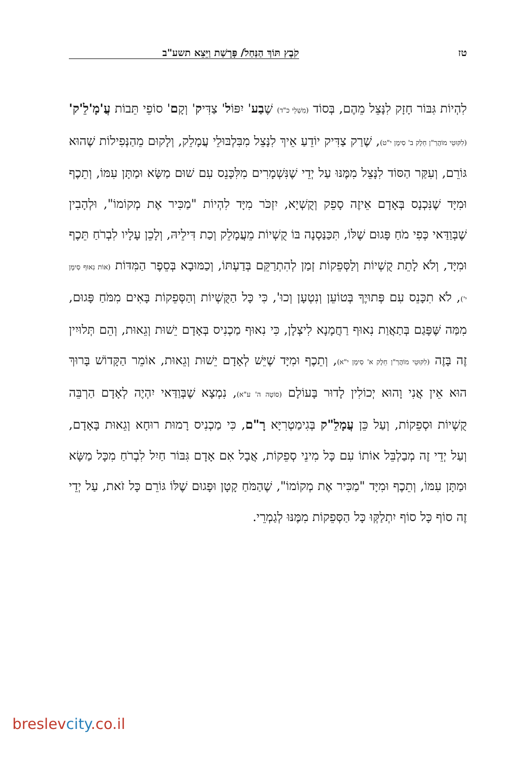טז קֹבֶץ תּוֹךְ הַנַּחַל/ פָּרָשַׁת וַיֵּצֵא תשע"ב
לִהְיוֹת גִּבּוֹר חָזָק לִנָּצֵל מֵהֶם, בְּסוֹד (מִשְׁלֵי כ"ד) שֶׁבַע' יִפּוֹל' צַדִּיק' וְקָם' סוֹפֵי תֵּבוֹת עֲ'מָ'לֵ'ק' (לִקּוּטֵי מוֹהֲרַ"ן חֵלֶק ב' סִימָן י"ט), שֶׁרַק צַדִּיק יוֹדֵעַ אֵיךְ לִנָּצֵל מִבִּלְבּוּלֵי עֲמָלֵק, וְלָקוּם מֵהַנְּפִילוֹת שֶׁהוּא גּוֹרֵם, וְעִקַּר הַסּוֹד לִנָּצֵל מִמֶּנּוּ עַל יְדֵי שֶׁנִּשְׁמָרִים מִלִּכָּנֵס עִם שׁוּם מַשָּׂא וּמַתָּן עִמּוֹ, וְתֵכֶף וּמִיָּד שֶׁנִּכְנָס בְּאָדָם אֵיזֶה סָפֵק וְקֻשְׁיָא, יִזְכֹּר מִיָּד לִהְיוֹת "מַכִּיר אֶת מְקוֹמוֹ", וּלְהָבִין שֶׁבְּוַדַּאי כְּפִי מֹחַ פָּגוּם שֶׁלּוֹ, תִּכַּנַּסְנָה בּוֹ קֻשְׁיוֹת מֵעֲמָלֵק וְכַת דִּילֵיהּ, וְלָכֵן עָלָיו לִבְרֹחַ תֵּכֶף וּמִיָּד, וְלֹא לָתֵת קֻשְׁיוֹת וְלַסְּפֵקוֹת זְמַן לְהִתְרַקֵּם בְּדַעְתּוֹ, וְכַמּוּבָא בְּסֵפֶר הַמִּדּוֹת (אוֹת נִאוּף סִימָן י'), לֹא תִכָּנֵס עִם פְּתוּיֶךָ בְּטוֹעֵן וְנִטְעָן וְכוּ', כִּי כָּל הַקֻּשְׁיוֹת וְהַסְּפֵקוֹת בָּאִים מִמֹּחַ פָּגוּם, מִמַּה שֶּׁפָּגַם בְּתַאֲוַת נִאוּף רַחֲמָנָא לִיצְלָן, כִּי נִאוּף מַכְנִיס בְּאָדָם יֵשׁוּת וְגֵאוּת, וְהֵם תְּלוּיִין זֶה בָּזֶה (לִקּוּטֵי מוֹהֲרַ"ן חֵלֶק א' סִימָן י"א), וְתֵכֶף וּמִיָּד שֶׁיֵּשׁ לְאָדָם יֵשׁוּת וְגֵאוּת, אוֹמֵר הַקָּדוֹשׁ בָּרוּךְ הוּא אֵין אֲנִי וָהוּא יְכוֹלִין לָדוּר בָּעוֹלָם (סוֹטָה ה' ע"א), נִמְצָא שֶׁבְּוַדַּאי יִהְיֶה לְאָדָם הַרְבֵּה קֻשְׁיוֹת וּסְפֵקוֹת, וְעַל כֵּן עֲמָלֵ"ק בְּגִימַטְרִיָּא רָ"ם, כִּי מַכְנִיס רָמוּת רוּחָא וְגֵאוּת בָּאָדָם, וְעַל יְדֵי זֶה מְבַלְבֵּל אוֹתוֹ עִם כָּל מִינֵי סְפֵקוֹת, אֲבָל אִם אָדָם גִּבּוֹר חַיִל לִבְרֹחַ מִכָּל מַשָּׂא וּמַתָּן עִמּוֹ, וְתֵכֶף וּמִיָּד "מַכִּיר אֶת מְקוֹמוֹ", שֶׁהַמֹּחַ קָטָן וּפָגוּם שֶׁלּוֹ גּוֹרֵם כָּל זֹאת, עַל יְדֵי זֶה סוֹף כָּל סוֹף יִתְלַקְּוּ כָּל הַסְּפֵקוֹת מִמֶּנּוּ לְגַמְרֵי.
breslevcity.co.il